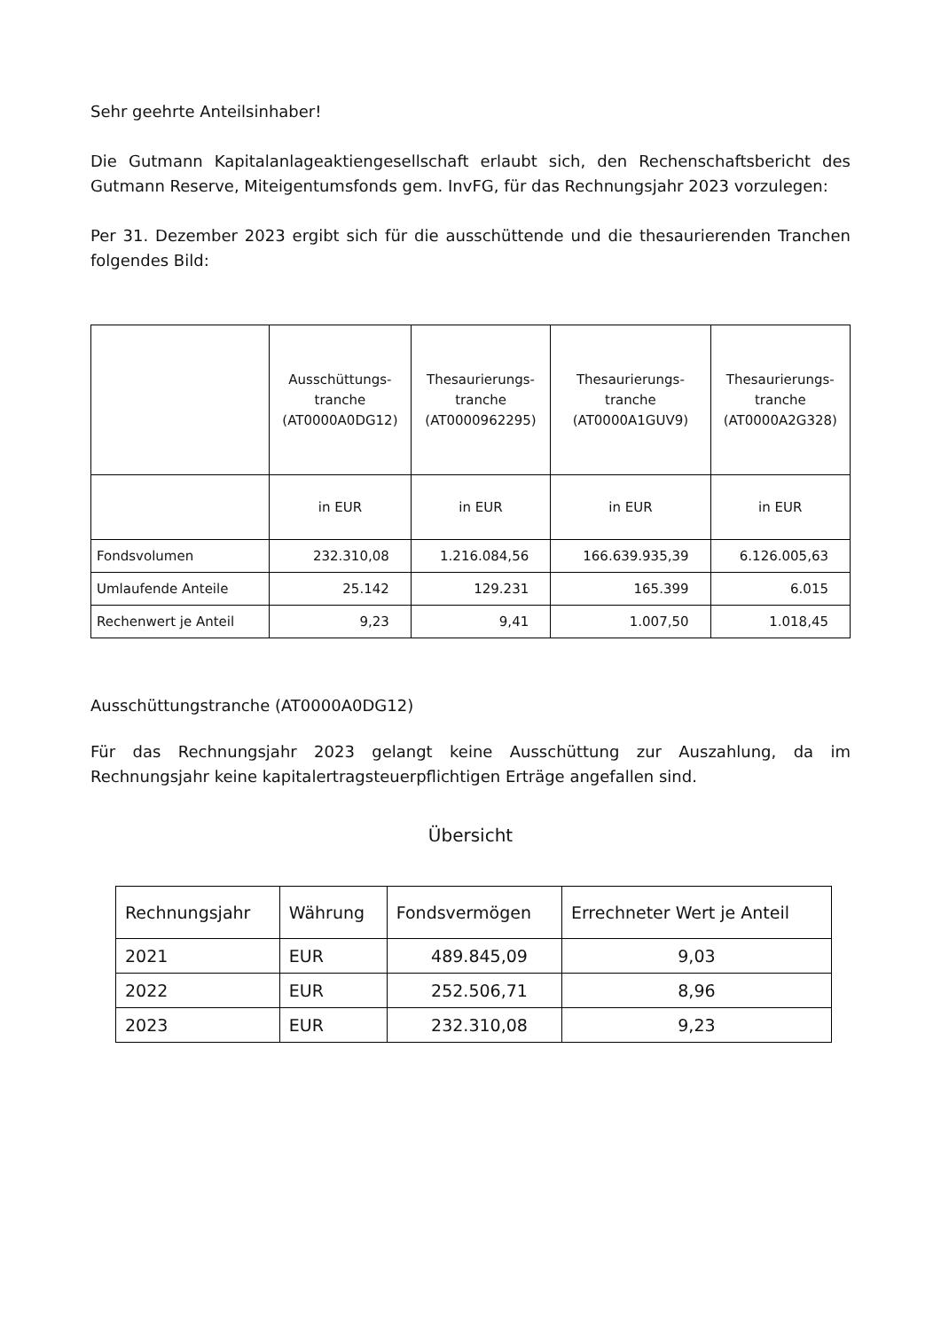Sehr geehrte Anteilsinhaber!
Die Gutmann Kapitalanlageaktiengesellschaft erlaubt sich, den Rechenschaftsbericht des Gutmann Reserve, Miteigentumsfonds gem. InvFG, für das Rechnungsjahr 2023 vorzulegen:
Per 31. Dezember 2023 ergibt sich für die ausschüttende und die thesaurierenden Tranchen folgendes Bild:
| | Ausschüttungs- tranche (AT0000A0DG12) | Thesaurierungs- tranche (AT0000962295) | Thesaurierungs- tranche (AT0000A1GUV9) | Thesaurierungs- tranche (AT0000A2G328) |
| --- | --- | --- | --- | --- |
| | in EUR | in EUR | in EUR | in EUR |
| Fondsvolumen | 232.310,08 | 1.216.084,56 | 166.639.935,39 | 6.126.005,63 |
| Umlaufende Anteile | 25.142 | 129.231 | 165.399 | 6.015 |
| Rechenwert je Anteil | 9,23 | 9,41 | 1.007,50 | 1.018,45 |
Ausschüttungstranche (AT0000A0DG12)
Für das Rechnungsjahr 2023 gelangt keine Ausschüttung zur Auszahlung, da im Rechnungsjahr keine kapitalertragsteuerpflichtigen Erträge angefallen sind.
Übersicht
| Rechnungsjahr | Währung | Fondsvermögen | Errechneter Wert je Anteil |
| --- | --- | --- | --- |
| 2021 | EUR | 489.845,09 | 9,03 |
| 2022 | EUR | 252.506,71 | 8,96 |
| 2023 | EUR | 232.310,08 | 9,23 |